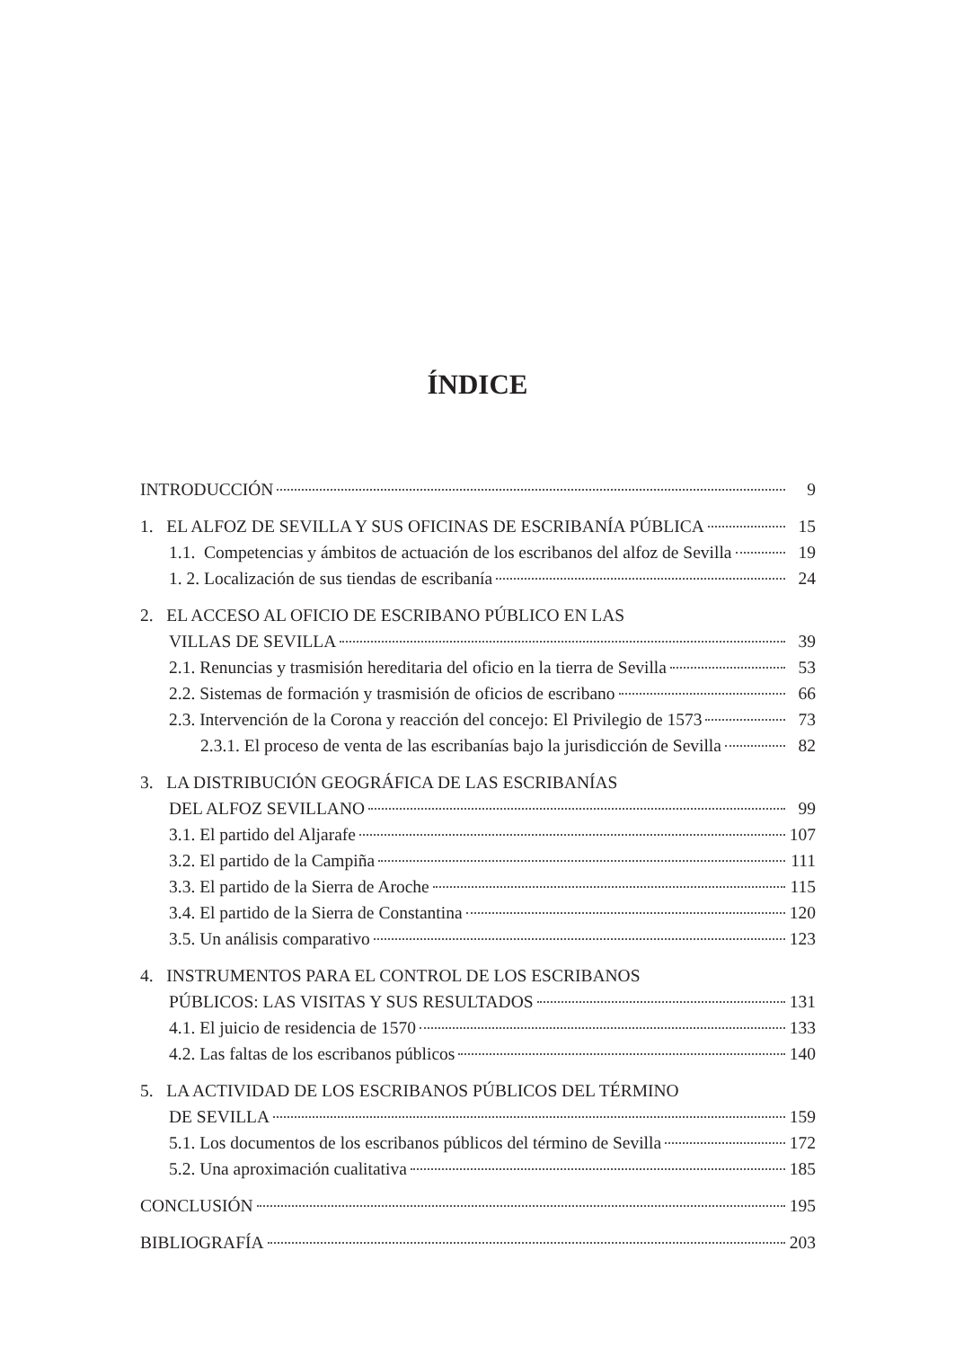ÍNDICE
INTRODUCCIÓN 9
1. EL ALFOZ DE SEVILLA Y SUS OFICINAS DE ESCRIBANÍA PÚBLICA 15
1.1. Competencias y ámbitos de actuación de los escribanos del alfoz de Sevilla 19
1. 2. Localización de sus tiendas de escribanía 24
2. EL ACCESO AL OFICIO DE ESCRIBANO PÚBLICO EN LAS
VILLAS DE SEVILLA 39
2.1. Renuncias y trasmisión hereditaria del oficio en la tierra de Sevilla 53
2.2. Sistemas de formación y trasmisión de oficios de escribano 66
2.3. Intervención de la Corona y reacción del concejo: El Privilegio de 1573 73
2.3.1. El proceso de venta de las escribanías bajo la jurisdicción de Sevilla 82
3. LA DISTRIBUCIÓN GEOGRÁFICA DE LAS ESCRIBANÍAS
DEL ALFOZ SEVILLANO 99
3.1. El partido del Aljarafe 107
3.2. El partido de la Campiña 111
3.3. El partido de la Sierra de Aroche 115
3.4. El partido de la Sierra de Constantina 120
3.5. Un análisis comparativo 123
4. INSTRUMENTOS PARA EL CONTROL DE LOS ESCRIBANOS
PÚBLICOS: LAS VISITAS Y SUS RESULTADOS 131
4.1. El juicio de residencia de 1570 133
4.2. Las faltas de los escribanos públicos 140
5. LA ACTIVIDAD DE LOS ESCRIBANOS PÚBLICOS DEL TÉRMINO
DE SEVILLA 159
5.1. Los documentos de los escribanos públicos del término de Sevilla 172
5.2. Una aproximación cualitativa 185
CONCLUSIÓN 195
BIBLIOGRAFÍA 203